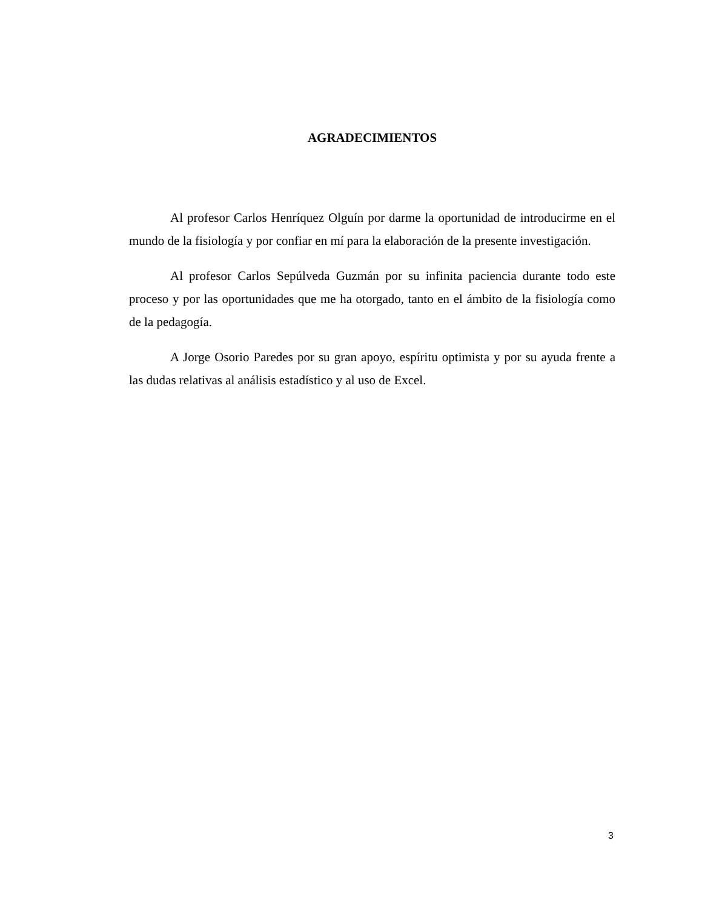AGRADECIMIENTOS
Al profesor Carlos Henríquez Olguín por darme la oportunidad de introducirme en el mundo de la fisiología y por confiar en mí para la elaboración de la presente investigación.
Al profesor Carlos Sepúlveda Guzmán por su infinita paciencia durante todo este proceso y por las oportunidades que me ha otorgado, tanto en el ámbito de la fisiología como de la pedagogía.
A Jorge Osorio Paredes por su gran apoyo, espíritu optimista y por su ayuda frente a las dudas relativas al análisis estadístico y al uso de Excel.
3